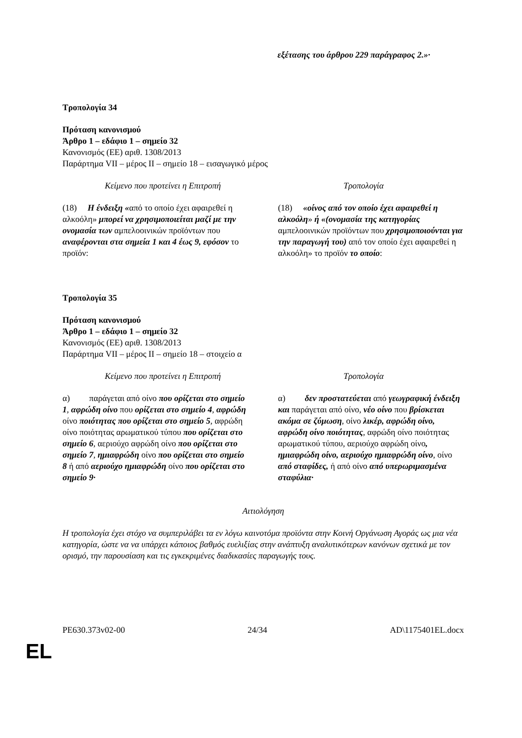εξέτασης του άρθρου 229 παράγραφος 2.»·
Τροπολογία 34
Πρόταση κανονισμού
Άρθρο 1 – εδάφιο 1 – σημείο 32
Κανονισμός (ΕΕ) αριθ. 1308/2013
Παράρτημα VII – μέρος II – σημείο 18 – εισαγωγικό μέρος
| Κείμενο που προτείνει η Επιτροπή | Τροπολογία |
| (18) Η ένδειξη « από το οποίο έχει αφαιρεθεί η αλκοόλη» μπορεί να χρησιμοποιείται μαζί με την ονομασία των αμπελοοινικών προϊόντων που αναφέρονται στα σημεία 1 και 4 έως 9, εφόσον το προϊόν: | (18) «οίνος από τον οποίο έχει αφαιρεθεί η αλκοόλη » ή «(ονομασία της κατηγορίας αμπελοοινικών προϊόντων που χρησιμοποιούνται για την παραγωγή του) από τον οποίο έχει αφαιρεθεί η αλκοόλη» το προϊόν το οποίο : |
Τροπολογία 35
Πρόταση κανονισμού
Άρθρο 1 – εδάφιο 1 – σημείο 32
Κανονισμός (ΕΕ) αριθ. 1308/2013
Παράρτημα VII – μέρος II – σημείο 18 – στοιχείο α
| Κείμενο που προτείνει η Επιτροπή | Τροπολογία |
| α) παράγεται από οίνο που ορίζεται στο σημείο 1 , αφρώδη οίνο που ορίζεται στο σημείο 4 , αφρώδη οίνο ποιότητας που ορίζεται στο σημείο 5 , αφρώδη οίνο ποιότητας αρωματικού τύπου που ορίζεται στο σημείο 6 , αεριούχο αφρώδη οίνο που ορίζεται στο σημείο 7 , ημιαφρώδη οίνο που ορίζεται στο σημείο 8 ή από αεριούχο ημιαφρώδη οίνο που ορίζεται στο σημείο 9· | α) δεν προστατεύεται από γεωγραφική ένδειξη και παράγεται από οίνο, νέο οίνο που βρίσκεται ακόμα σε ζύμωση , οίνο λικέρ, αφρώδη οίνο, αφρώδη οίνο ποιότητας , αφρώδη οίνο ποιότητας αρωματικού τύπου, αεριούχο αφρώδη οίνο , ημιαφρώδη οίνο, αεριούχο ημιαφρώδη οίνο , οίνο από σταφίδες, ή από οίνο από υπερωριμασμένα σταφύλια· |
Αιτιολόγηση
Η τροπολογία έχει στόχο να συμπεριλάβει τα εν λόγω καινοτόμα προϊόντα στην Κοινή Οργάνωση Αγοράς ως μια νέα κατηγορία, ώστε να να υπάρχει κάποιος βαθμός ευελιξίας στην ανάπτυξη αναλυτικότερων κανόνων σχετικά με τον ορισμό, την παρουσίαση και τις εγκεκριμένες διαδικασίες παραγωγής τους.
PE630.373v02-00 24/34 AD\1175401EL.docx
EL